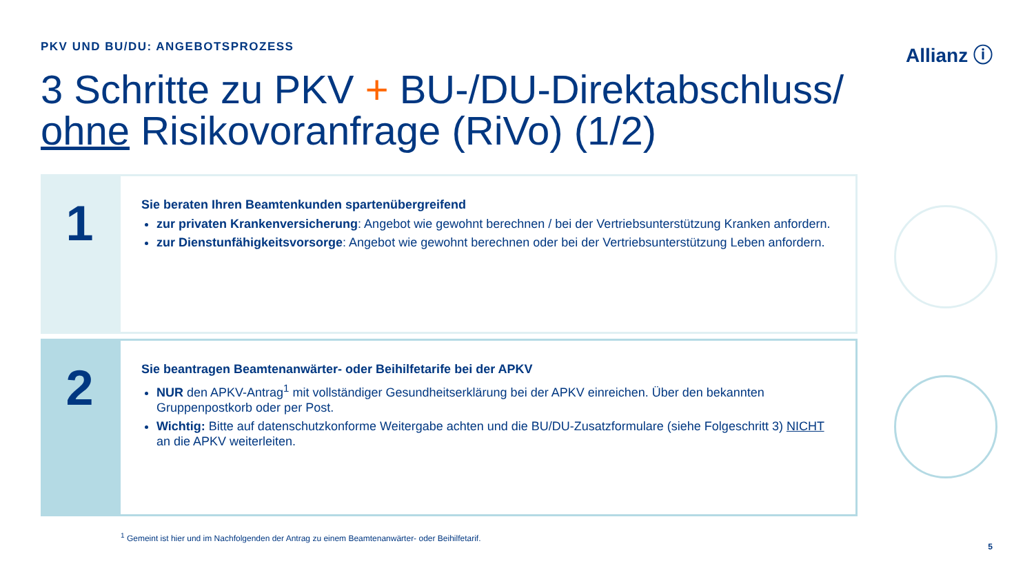PKV UND BU/DU: ANGEBOTSPROZESS Allianz ⓘ
3 Schritte zu PKV + BU-/DU-Direktabschluss/ ohne Risikovoranfrage (RiVo) (1/2)
1
Sie beraten Ihren Beamtenkunden spartenübergreifend
zur privaten Krankenversicherung: Angebot wie gewohnt berechnen / bei der Vertriebsunterstützung Kranken anfordern.
zur Dienstunfähigkeitsvorsorge: Angebot wie gewohnt berechnen oder bei der Vertriebsunterstützung Leben anfordern.
2
Sie beantragen Beamtenanwärter- oder Beihilfetarife bei der APKV
NUR den APKV-Antrag<sup>1</sup> mit vollständiger Gesundheitserklärung bei der APKV einreichen. Über den bekannten Gruppenpostkorb oder per Post.
Wichtig: Bitte auf datenschutzkonforme Weitergabe achten und die BU/DU-Zusatzformulare (siehe Folgeschritt 3) NICHT an die APKV weiterleiten.
<sup>1</sup> Gemeint ist hier und im Nachfolgenden der Antrag zu einem Beamtenanwärter- oder Beihilfetarif.
5